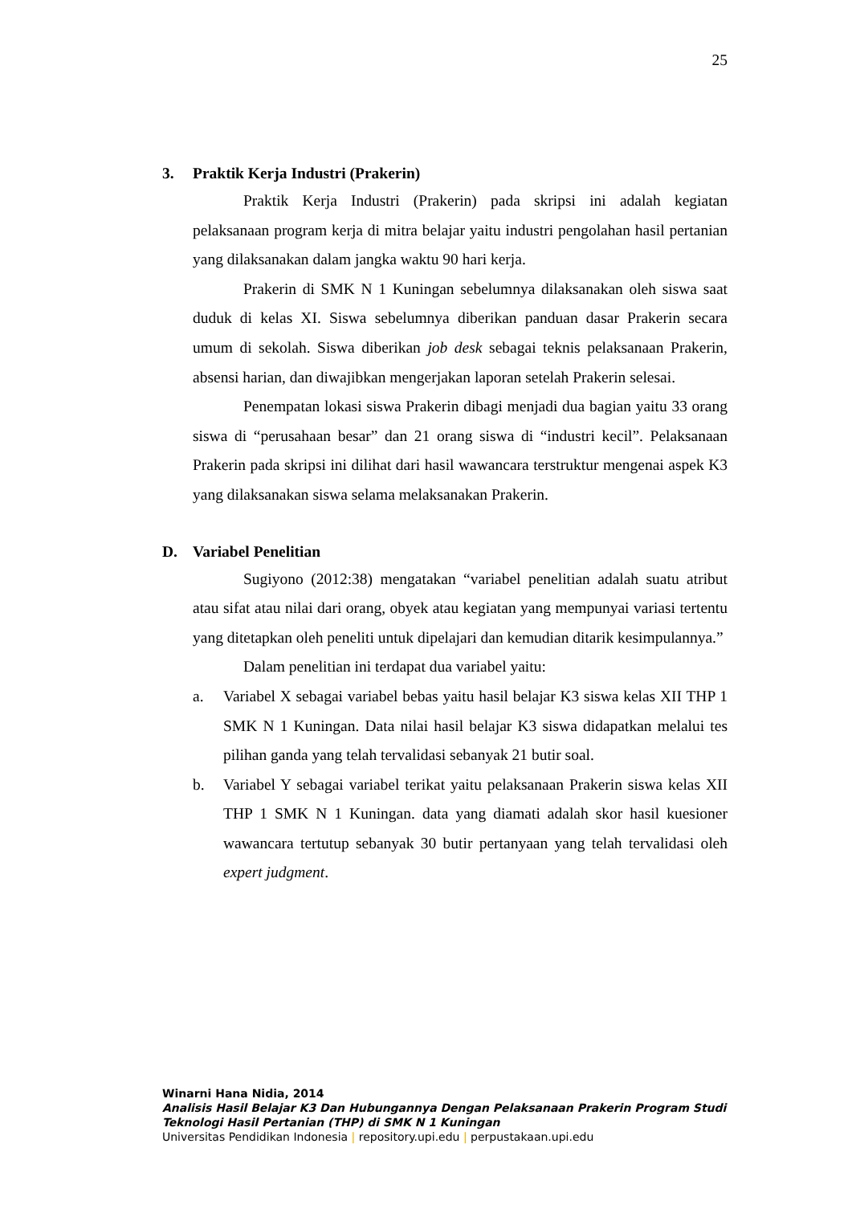25
3. Praktik Kerja Industri (Prakerin)
Praktik Kerja Industri (Prakerin) pada skripsi ini adalah kegiatan pelaksanaan program kerja di mitra belajar yaitu industri pengolahan hasil pertanian yang dilaksanakan dalam jangka waktu 90 hari kerja.
Prakerin di SMK N 1 Kuningan sebelumnya dilaksanakan oleh siswa saat duduk di kelas XI. Siswa sebelumnya diberikan panduan dasar Prakerin secara umum di sekolah. Siswa diberikan job desk sebagai teknis pelaksanaan Prakerin, absensi harian, dan diwajibkan mengerjakan laporan setelah Prakerin selesai.
Penempatan lokasi siswa Prakerin dibagi menjadi dua bagian yaitu 33 orang siswa di “perusahaan besar” dan 21 orang siswa di “industri kecil”. Pelaksanaan Prakerin pada skripsi ini dilihat dari hasil wawancara terstruktur mengenai aspek K3 yang dilaksanakan siswa selama melaksanakan Prakerin.
D. Variabel Penelitian
Sugiyono (2012:38) mengatakan “variabel penelitian adalah suatu atribut atau sifat atau nilai dari orang, obyek atau kegiatan yang mempunyai variasi tertentu yang ditetapkan oleh peneliti untuk dipelajari dan kemudian ditarik kesimpulannya.”
Dalam penelitian ini terdapat dua variabel yaitu:
a. Variabel X sebagai variabel bebas yaitu hasil belajar K3 siswa kelas XII THP 1 SMK N 1 Kuningan. Data nilai hasil belajar K3 siswa didapatkan melalui tes pilihan ganda yang telah tervalidasi sebanyak 21 butir soal.
b. Variabel Y sebagai variabel terikat yaitu pelaksanaan Prakerin siswa kelas XII THP 1 SMK N 1 Kuningan. data yang diamati adalah skor hasil kuesioner wawancara tertutup sebanyak 30 butir pertanyaan yang telah tervalidasi oleh expert judgment.
Winarni Hana Nidia, 2014
Analisis Hasil Belajar K3 Dan Hubungannya Dengan Pelaksanaan Prakerin Program Studi
Teknologi Hasil Pertanian (THP) di SMK N 1 Kuningan
Universitas Pendidikan Indonesia | repository.upi.edu | perpustakaan.upi.edu